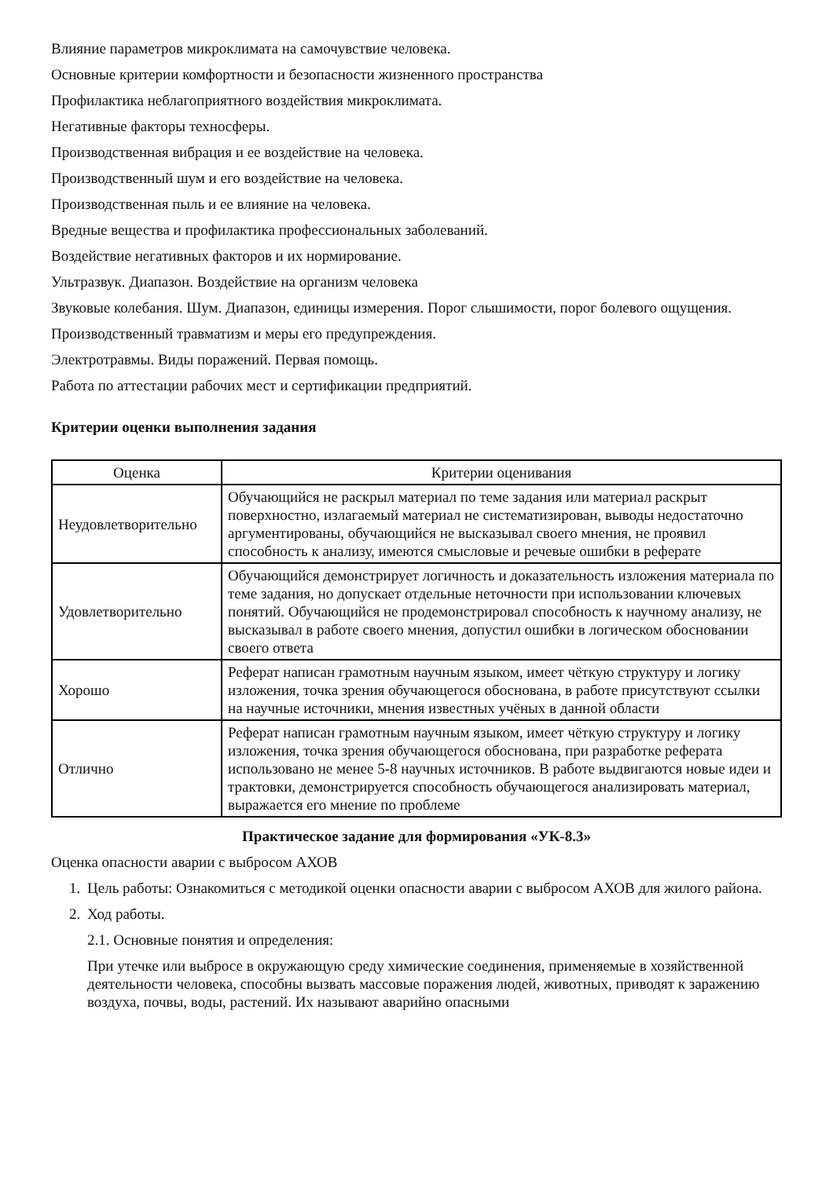Влияние параметров микроклимата на самочувствие человека.
Основные критерии комфортности и безопасности жизненного пространства
Профилактика неблагоприятного воздействия микроклимата.
Негативные факторы техносферы.
Производственная вибрация и ее воздействие на человека.
Производственный шум и его воздействие на человека.
Производственная пыль и ее влияние на человека.
Вредные вещества и профилактика профессиональных заболеваний.
Воздействие негативных факторов и их нормирование.
Ультразвук. Диапазон. Воздействие на организм человека
Звуковые колебания. Шум. Диапазон, единицы измерения. Порог слышимости, порог болевого ощущения.
Производственный травматизм и меры его предупреждения.
Электротравмы. Виды поражений. Первая помощь.
Работа по аттестации рабочих мест и сертификации предприятий.
Критерии оценки выполнения задания
| Оценка | Критерии оценивания |
| --- | --- |
| Неудовлетворительно | Обучающийся не раскрыл материал по теме задания или материал раскрыт поверхностно, излагаемый материал не систематизирован, выводы недостаточно аргументированы, обучающийся не высказывал своего мнения, не проявил способность к анализу, имеются смысловые и речевые ошибки в реферате |
| Удовлетворительно | Обучающийся демонстрирует логичность и доказательность изложения материала по теме задания, но допускает отдельные неточности при использовании ключевых понятий. Обучающийся не продемонстрировал способность к научному анализу, не высказывал в работе своего мнения, допустил ошибки в логическом обосновании своего ответа |
| Хорошо | Реферат написан грамотным научным языком, имеет чёткую структуру и логику изложения, точка зрения обучающегося обоснована, в работе присутствуют ссылки на научные источники, мнения известных учёных в данной области |
| Отлично | Реферат написан грамотным научным языком, имеет чёткую структуру и логику изложения, точка зрения обучающегося обоснована, при разработке реферата использовано не менее 5-8 научных источников. В работе выдвигаются новые идеи и трактовки, демонстрируется способность обучающегося анализировать материал, выражается его мнение по проблеме |
Практическое задание для формирования «УК-8.3»
Оценка опасности аварии с выбросом АХОВ
1. Цель работы: Ознакомиться с методикой оценки опасности аварии с выбросом АХОВ для жилого района.
2. Ход работы.
2.1. Основные понятия и определения:
При утечке или выбросе в окружающую среду химические соединения, применяемые в хозяйственной деятельности человека, способны вызвать массовые поражения людей, животных, приводят к заражению воздуха, почвы, воды, растений. Их называют аварийно опасными